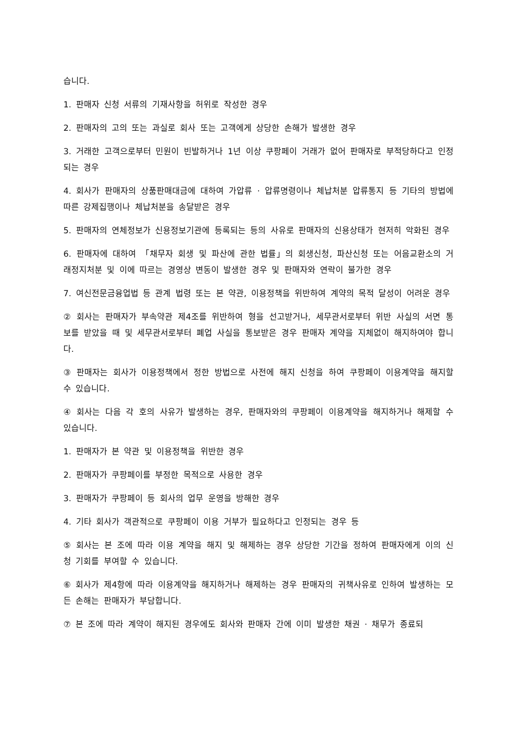습니다.
1. 판매자 신청 서류의 기재사항을 허위로 작성한 경우
2. 판매자의 고의 또는 과실로 회사 또는 고객에게 상당한 손해가 발생한 경우
3. 거래한 고객으로부터 민원이 빈발하거나 1년 이상 쿠팡페이 거래가 없어 판매자로 부적당하다고 인정되는 경우
4. 회사가 판매자의 상품판매대금에 대하여 가압류 · 압류명령이나 체납처분 압류통지 등 기타의 방법에 따른 강제집행이나 체납처분을 송달받은 경우
5. 판매자의 연체정보가 신용정보기관에 등록되는 등의 사유로 판매자의 신용상태가 현저히 악화된 경우
6. 판매자에 대하여 「채무자 회생 및 파산에 관한 법률」의 회생신청, 파산신청 또는 어음교환소의 거래정지처분 및 이에 따르는 경영상 변동이 발생한 경우 및 판매자와 연락이 불가한 경우
7. 여신전문금융업법 등 관계 법령 또는 본 약관, 이용정책을 위반하여 계약의 목적 달성이 어려운 경우
② 회사는 판매자가 부속약관 제4조를 위반하여 형을 선고받거나, 세무관서로부터 위반 사실의 서면 통보를 받았을 때 및 세무관서로부터 폐업 사실을 통보받은 경우 판매자 계약을 지체없이 해지하여야 합니다.
③ 판매자는 회사가 이용정책에서 정한 방법으로 사전에 해지 신청을 하여 쿠팡페이 이용계약을 해지할 수 있습니다.
④ 회사는 다음 각 호의 사유가 발생하는 경우, 판매자와의 쿠팡페이 이용계약을 해지하거나 해제할 수 있습니다.
1. 판매자가 본 약관 및 이용정책을 위반한 경우
2. 판매자가 쿠팡페이를 부정한 목적으로 사용한 경우
3. 판매자가 쿠팡페이 등 회사의 업무 운영을 방해한 경우
4. 기타 회사가 객관적으로 쿠팡페이 이용 거부가 필요하다고 인정되는 경우 등
⑤ 회사는 본 조에 따라 이용 계약을 해지 및 해제하는 경우 상당한 기간을 정하여 판매자에게 이의 신청 기회를 부여할 수 있습니다.
⑥ 회사가 제4항에 따라 이용계약을 해지하거나 해제하는 경우 판매자의 귀책사유로 인하여 발생하는 모든 손해는 판매자가 부담합니다.
⑦ 본 조에 따라 계약이 해지된 경우에도 회사와 판매자 간에 이미 발생한 채권 · 채무가 종료되